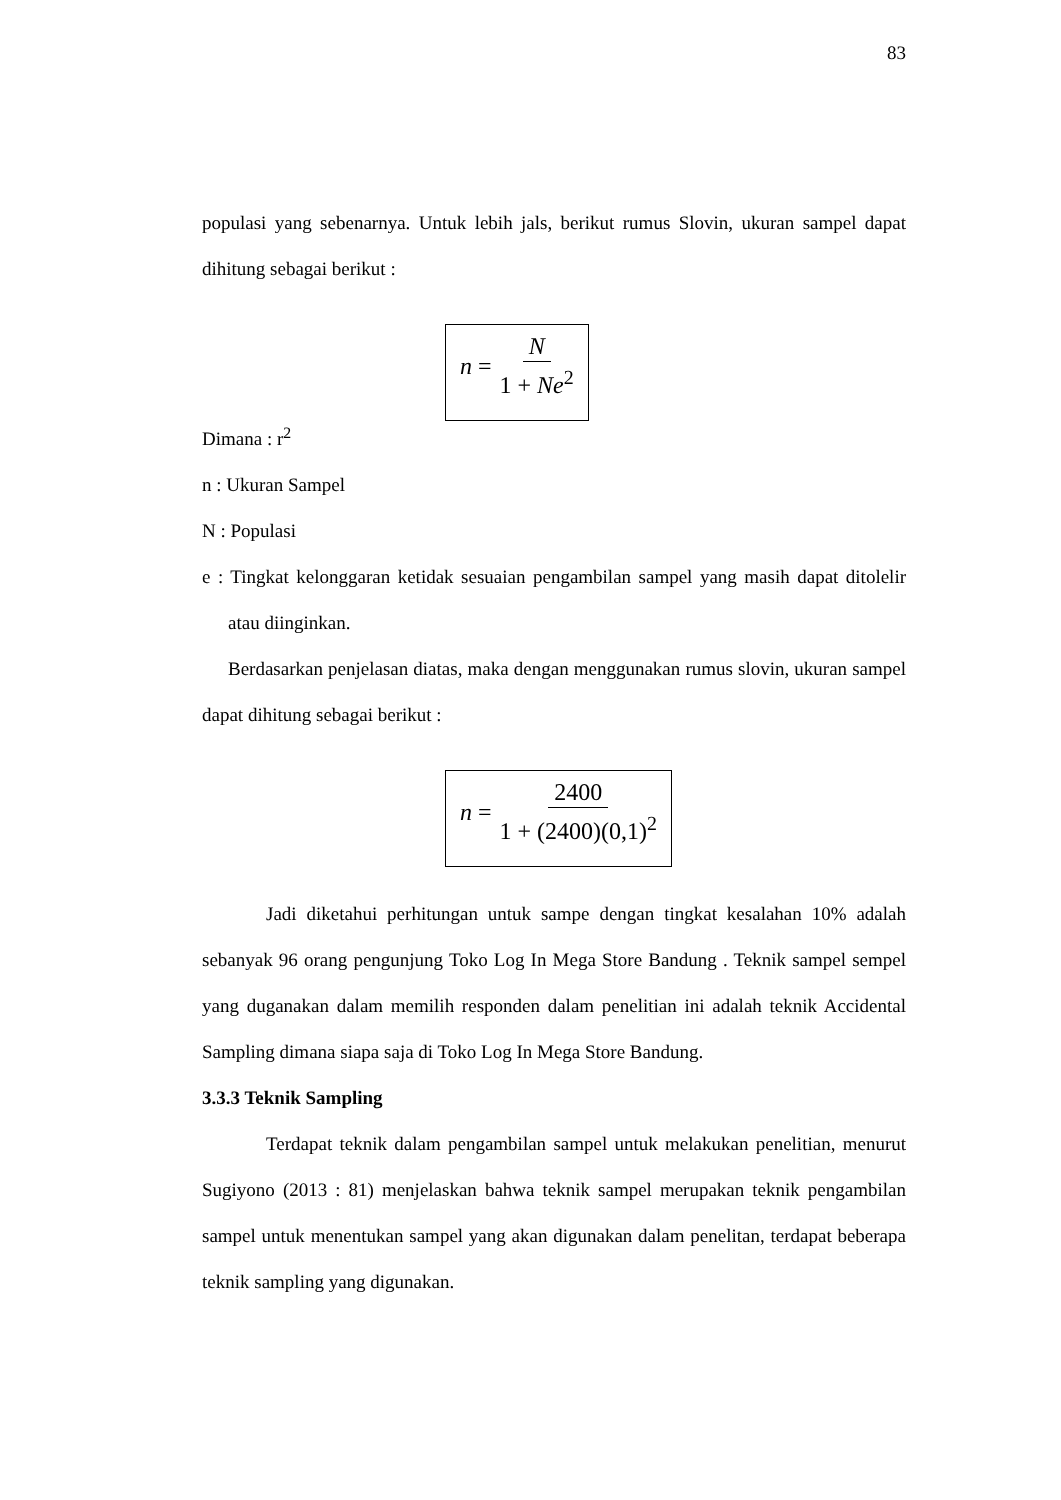83
populasi yang sebenarnya. Untuk lebih jals, berikut rumus Slovin, ukuran sampel dapat dihitung sebagai berikut :
n = N 1 + Ne<sup>2</sup>
Dimana : r<sup>2</sup>
n : Ukuran Sampel
N : Populasi
e : Tingkat kelonggaran ketidak sesuaian pengambilan sampel yang masih dapat ditolelir atau diinginkan.
Berdasarkan penjelasan diatas, maka dengan menggunakan rumus slovin, ukuran sampel dapat dihitung sebagai berikut :
n = 2400 1 + (2400)(0,1)<sup>2</sup>
Jadi diketahui perhitungan untuk sampe dengan tingkat kesalahan 10% adalah sebanyak 96 orang pengunjung Toko Log In Mega Store Bandung . Teknik sampel sempel yang duganakan dalam memilih responden dalam penelitian ini adalah teknik Accidental Sampling dimana siapa saja di Toko Log In Mega Store Bandung.
3.3.3 Teknik Sampling
Terdapat teknik dalam pengambilan sampel untuk melakukan penelitian, menurut Sugiyono (2013 : 81) menjelaskan bahwa teknik sampel merupakan teknik pengambilan sampel untuk menentukan sampel yang akan digunakan dalam penelitan, terdapat beberapa teknik sampling yang digunakan.